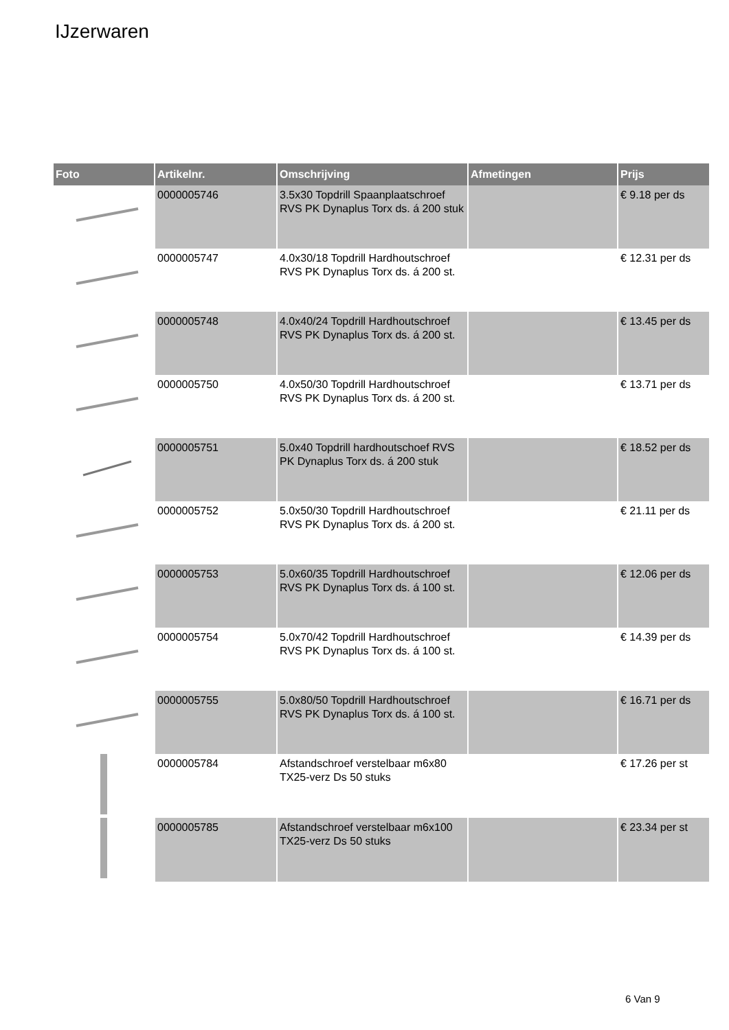IJzerwaren
| Foto | Artikelnr. | Omschrijving | Afmetingen | Prijs |
| --- | --- | --- | --- | --- |
| | 0000005746 | 3.5x30 Topdrill Spaanplaatschroef RVS PK Dynaplus Torx ds. á 200 stuk | | € 9.18 per ds |
| | 0000005747 | 4.0x30/18 Topdrill Hardhoutschroef RVS PK Dynaplus Torx ds. á 200 st. | | € 12.31 per ds |
| | 0000005748 | 4.0x40/24 Topdrill Hardhoutschroef RVS PK Dynaplus Torx ds. á 200 st. | | € 13.45 per ds |
| | 0000005750 | 4.0x50/30 Topdrill Hardhoutschroef RVS PK Dynaplus Torx ds. á 200 st. | | € 13.71 per ds |
| | 0000005751 | 5.0x40 Topdrill hardhoutschoef RVS PK Dynaplus Torx ds. á 200 stuk | | € 18.52 per ds |
| | 0000005752 | 5.0x50/30 Topdrill Hardhoutschroef RVS PK Dynaplus Torx ds. á 200 st. | | € 21.11 per ds |
| | 0000005753 | 5.0x60/35 Topdrill Hardhoutschroef RVS PK Dynaplus Torx ds. á 100 st. | | € 12.06 per ds |
| | 0000005754 | 5.0x70/42 Topdrill Hardhoutschroef RVS PK Dynaplus Torx ds. á 100 st. | | € 14.39 per ds |
| | 0000005755 | 5.0x80/50 Topdrill Hardhoutschroef RVS PK Dynaplus Torx ds. á 100 st. | | € 16.71 per ds |
| | 0000005784 | Afstandschroef verstelbaar m6x80 TX25-verz Ds 50 stuks | | € 17.26 per st |
| | 0000005785 | Afstandschroef verstelbaar m6x100 TX25-verz Ds 50 stuks | | € 23.34 per st |
6 Van 9